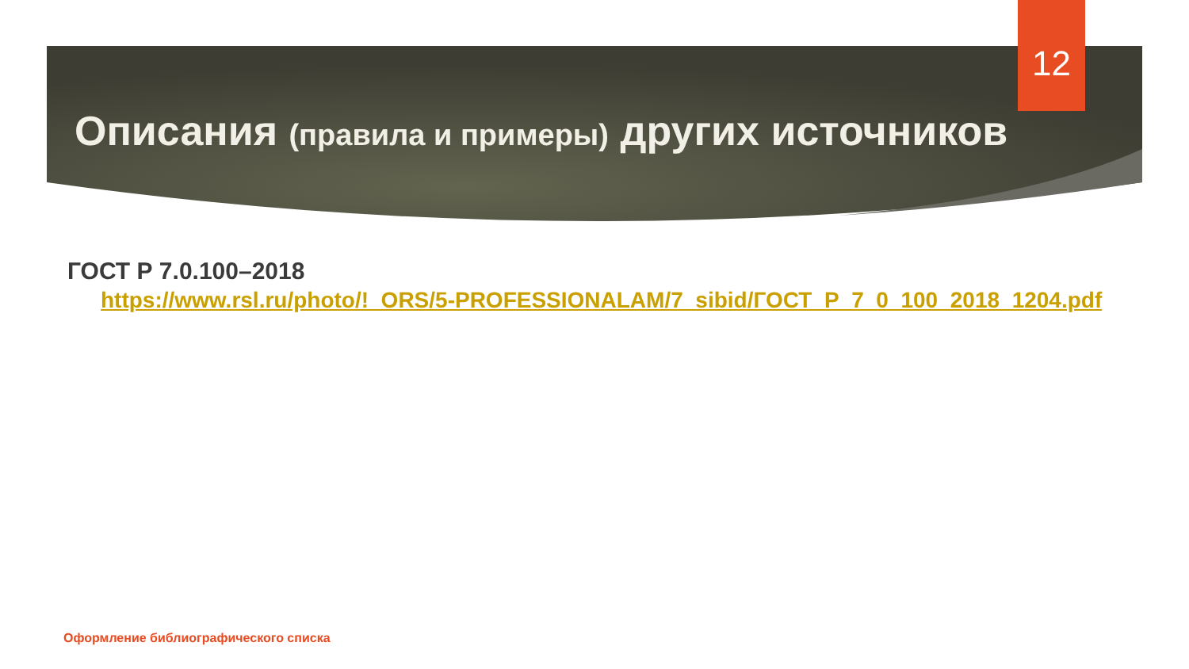12
Описания (правила и примеры) других источников
ГОСТ Р 7.0.100–2018
https://www.rsl.ru/photo/!_ORS/5-PROFESSIONALAM/7_sibid/ГОСТ_Р_7_0_100_2018_1204.pdf
Оформление библиографического списка